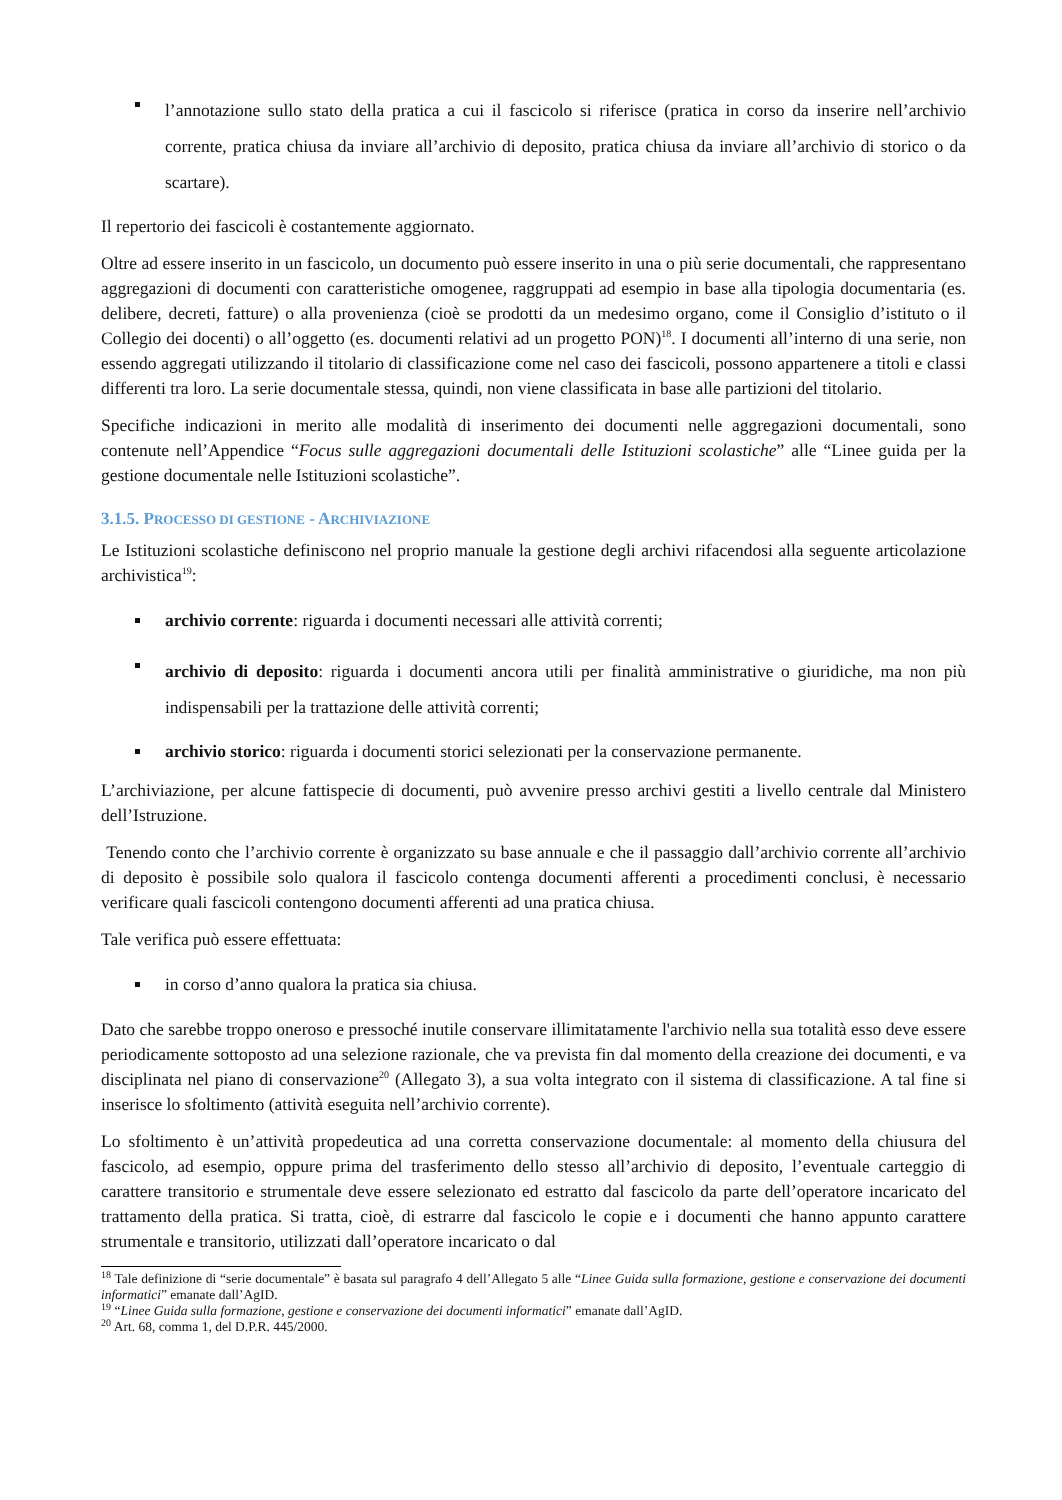l’annotazione sullo stato della pratica a cui il fascicolo si riferisce (pratica in corso da inserire nell’archivio corrente, pratica chiusa da inviare all’archivio di deposito, pratica chiusa da inviare all’archivio di storico o da scartare).
Il repertorio dei fascicoli è costantemente aggiornato.
Oltre ad essere inserito in un fascicolo, un documento può essere inserito in una o più serie documentali, che rappresentano aggregazioni di documenti con caratteristiche omogenee, raggruppati ad esempio in base alla tipologia documentaria (es. delibere, decreti, fatture) o alla provenienza (cioè se prodotti da un medesimo organo, come il Consiglio d’istituto o il Collegio dei docenti) o all’oggetto (es. documenti relativi ad un progetto PON)<sup>18</sup>. I documenti all’interno di una serie, non essendo aggregati utilizzando il titolario di classificazione come nel caso dei fascicoli, possono appartenere a titoli e classi differenti tra loro. La serie documentale stessa, quindi, non viene classificata in base alle partizioni del titolario.
Specifiche indicazioni in merito alle modalità di inserimento dei documenti nelle aggregazioni documentali, sono contenute nell’Appendice “Focus sulle aggregazioni documentali delle Istituzioni scolastiche” alle “Linee guida per la gestione documentale nelle Istituzioni scolastiche”.
3.1.5. PROCESSO DI GESTIONE - ARCHIVIAZIONE
Le Istituzioni scolastiche definiscono nel proprio manuale la gestione degli archivi rifacendosi alla seguente articolazione archivistica<sup>19</sup>:
archivio corrente: riguarda i documenti necessari alle attività correnti;
archivio di deposito: riguarda i documenti ancora utili per finalità amministrative o giuridiche, ma non più indispensabili per la trattazione delle attività correnti;
archivio storico: riguarda i documenti storici selezionati per la conservazione permanente.
L’archiviazione, per alcune fattispecie di documenti, può avvenire presso archivi gestiti a livello centrale dal Ministero dell’Istruzione.
Tenendo conto che l’archivio corrente è organizzato su base annuale e che il passaggio dall’archivio corrente all’archivio di deposito è possibile solo qualora il fascicolo contenga documenti afferenti a procedimenti conclusi, è necessario verificare quali fascicoli contengono documenti afferenti ad una pratica chiusa.
Tale verifica può essere effettuata:
in corso d’anno qualora la pratica sia chiusa.
Dato che sarebbe troppo oneroso e pressoché inutile conservare illimitatamente l'archivio nella sua totalità esso deve essere periodicamente sottoposto ad una selezione razionale, che va prevista fin dal momento della creazione dei documenti, e va disciplinata nel piano di conservazione<sup>20</sup> (Allegato 3), a sua volta integrato con il sistema di classificazione. A tal fine si inserisce lo sfoltimento (attività eseguita nell’archivio corrente).
Lo sfoltimento è un’attività propedeutica ad una corretta conservazione documentale: al momento della chiusura del fascicolo, ad esempio, oppure prima del trasferimento dello stesso all’archivio di deposito, l’eventuale carteggio di carattere transitorio e strumentale deve essere selezionato ed estratto dal fascicolo da parte dell’operatore incaricato del trattamento della pratica. Si tratta, cioè, di estrarre dal fascicolo le copie e i documenti che hanno appunto carattere strumentale e transitorio, utilizzati dall’operatore incaricato o dal
<sup>18</sup> Tale definizione di “serie documentale” è basata sul paragrafo 4 dell’Allegato 5 alle “Linee Guida sulla formazione, gestione e conservazione dei documenti informatici” emanate dall’AgID.
<sup>19</sup> “Linee Guida sulla formazione, gestione e conservazione dei documenti informatici” emanate dall’AgID.
<sup>20</sup> Art. 68, comma 1, del D.P.R. 445/2000.